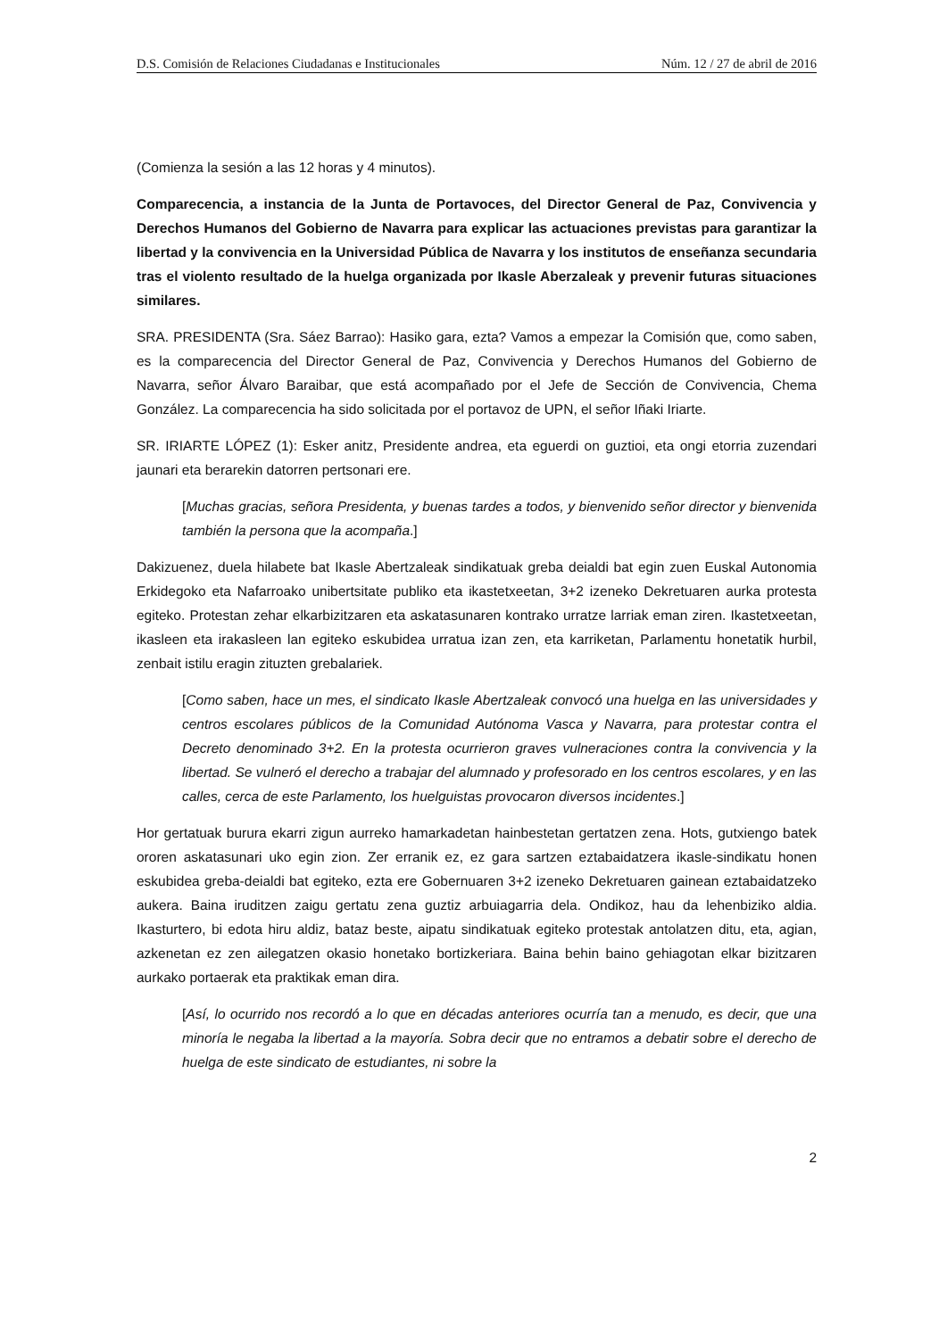D.S. Comisión de Relaciones Ciudadanas e Institucionales Núm. 12 / 27 de abril de 2016
(Comienza la sesión a las 12 horas y 4 minutos).
Comparecencia, a instancia de la Junta de Portavoces, del Director General de Paz, Convivencia y Derechos Humanos del Gobierno de Navarra para explicar las actuaciones previstas para garantizar la libertad y la convivencia en la Universidad Pública de Navarra y los institutos de enseñanza secundaria tras el violento resultado de la huelga organizada por Ikasle Aberzaleak y prevenir futuras situaciones similares.
SRA. PRESIDENTA (Sra. Sáez Barrao): Hasiko gara, ezta? Vamos a empezar la Comisión que, como saben, es la comparecencia del Director General de Paz, Convivencia y Derechos Humanos del Gobierno de Navarra, señor Álvaro Baraibar, que está acompañado por el Jefe de Sección de Convivencia, Chema González. La comparecencia ha sido solicitada por el portavoz de UPN, el señor Iñaki Iriarte.
SR. IRIARTE LÓPEZ (1): Esker anitz, Presidente andrea, eta eguerdi on guztioi, eta ongi etorria zuzendari jaunari eta berarekin datorren pertsonari ere.
[Muchas gracias, señora Presidenta, y buenas tardes a todos, y bienvenido señor director y bienvenida también la persona que la acompaña.]
Dakizuenez, duela hilabete bat Ikasle Abertzaleak sindikatuak greba deialdi bat egin zuen Euskal Autonomia Erkidegoko eta Nafarroako unibertsitate publiko eta ikastetxeetan, 3+2 izeneko Dekretuaren aurka protesta egiteko. Protestan zehar elkarbizitzaren eta askatasunaren kontrako urratze larriak eman ziren. Ikastetxeetan, ikasleen eta irakasleen lan egiteko eskubidea urratua izan zen, eta karriketan, Parlamentu honetatik hurbil, zenbait istilu eragin zituzten grebalariek.
[Como saben, hace un mes, el sindicato Ikasle Abertzaleak convocó una huelga en las universidades y centros escolares públicos de la Comunidad Autónoma Vasca y Navarra, para protestar contra el Decreto denominado 3+2. En la protesta ocurrieron graves vulneraciones contra la convivencia y la libertad. Se vulneró el derecho a trabajar del alumnado y profesorado en los centros escolares, y en las calles, cerca de este Parlamento, los huelguistas provocaron diversos incidentes.]
Hor gertatuak burura ekarri zigun aurreko hamarkadetan hainbestetan gertatzen zena. Hots, gutxiengo batek ororen askatasunari uko egin zion. Zer erranik ez, ez gara sartzen eztabaidatzera ikasle-sindikatu honen eskubidea greba-deialdi bat egiteko, ezta ere Gobernuaren 3+2 izeneko Dekretuaren gainean eztabaidatzeko aukera. Baina iruditzen zaigu gertatu zena guztiz arbuiagarria dela. Ondikoz, hau da lehenbiziko aldia. Ikasturtero, bi edota hiru aldiz, bataz beste, aipatu sindikatuak egiteko protestak antolatzen ditu, eta, agian, azkenetan ez zen ailegatzen okasio honetako bortizkeriara. Baina behin baino gehiagotan elkar bizitzaren aurkako portaerak eta praktikak eman dira.
[Así, lo ocurrido nos recordó a lo que en décadas anteriores ocurría tan a menudo, es decir, que una minoría le negaba la libertad a la mayoría. Sobra decir que no entramos a debatir sobre el derecho de huelga de este sindicato de estudiantes, ni sobre la
2